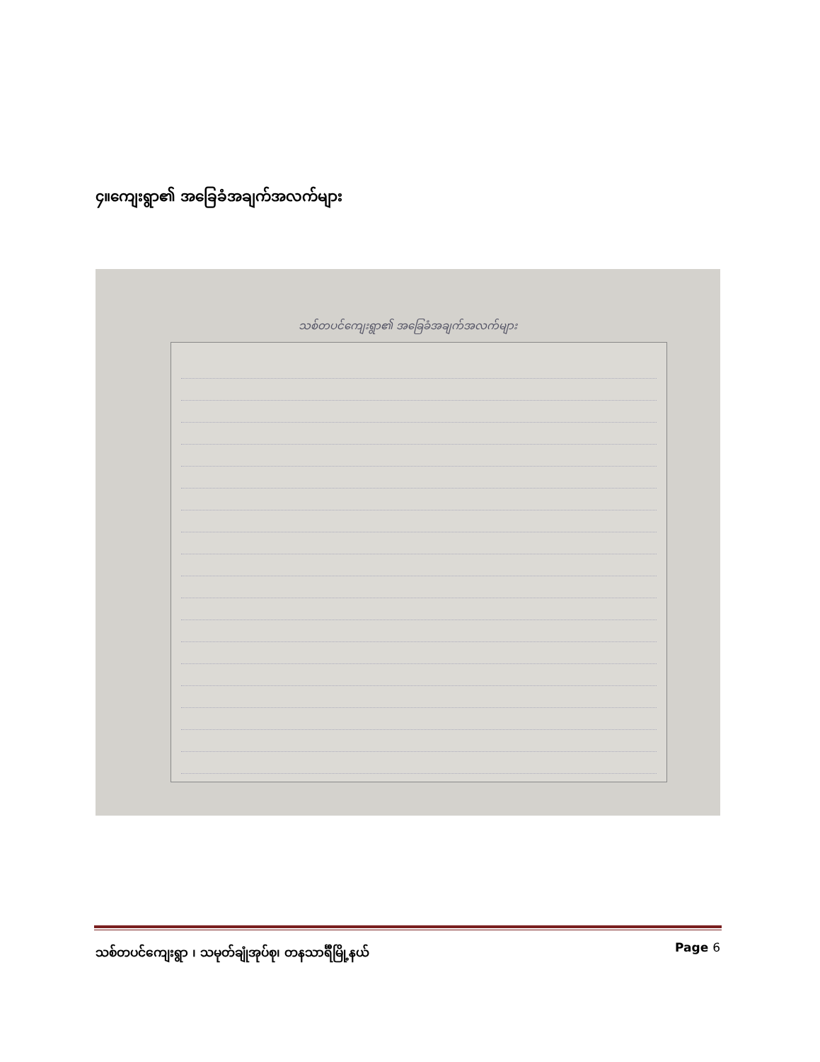၄။ကျေးရွာ၏ အခြေခံအချက်အလက်များ
သစ်တပင်ကျေးရွာ၏ အခြေခံအချက်အလက်များ
သစ်တပင်ကျေးရွာ ၊ သမုတ်ချုံအုပ်စု၊ တနသာင်္ရီမြို့နယ်
Page 6